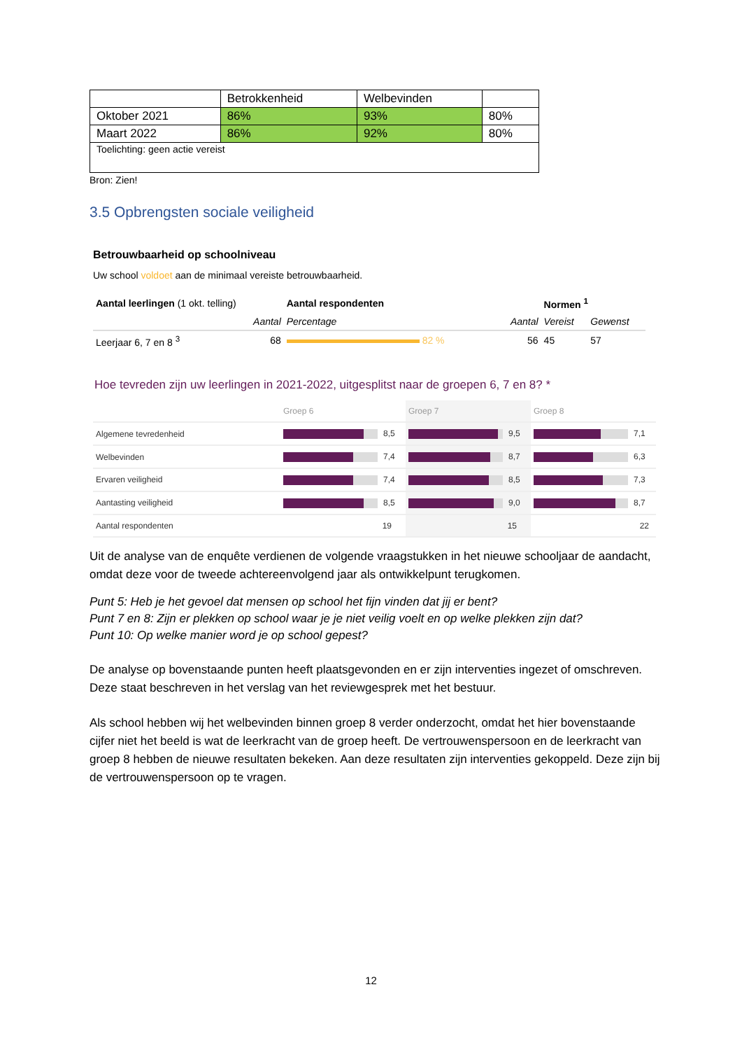| | Betrokkenheid | Welbevinden | |
| Oktober 2021 | 86% | 93% | 80% |
| Maart 2022 | 86% | 92% | 80% |
| Toelichting: geen actie vereist | | | |
Bron: Zien!
3.5 Opbrengsten sociale veiligheid
Betrouwbaarheid op schoolniveau
Uw school voldoet aan de minimaal vereiste betrouwbaarheid.
| Aantal leerlingen (1 okt. telling) | | Aantal respondenten | | Normen <sup>1</sup> | |
| | Aantal | Percentage | Aantal | Vereist | Gewenst |
| Leerjaar 6, 7 en 8 <sup>3</sup> | 68 | 82 % | 56 | 45 | 57 |
Hoe tevreden zijn uw leerlingen in 2021-2022, uitgesplitst naar de groepen 6, 7 en 8? *
| | Groep 6 | Groep 7 | Groep 8 |
| Algemene tevredenheid | 8,5 | 9,5 | 7,1 |
| Welbevinden | 7,4 | 8,7 | 6,3 |
| Ervaren veiligheid | 7,4 | 8,5 | 7,3 |
| Aantasting veiligheid | 8,5 | 9,0 | 8,7 |
| Aantal respondenten | 19 | 15 | 22 |
Uit de analyse van de enquête verdienen de volgende vraagstukken in het nieuwe schooljaar de aandacht, omdat deze voor de tweede achtereenvolgend jaar als ontwikkelpunt terugkomen.
Punt 5: Heb je het gevoel dat mensen op school het fijn vinden dat jij er bent?
Punt 7 en 8: Zijn er plekken op school waar je je niet veilig voelt en op welke plekken zijn dat?
Punt 10: Op welke manier word je op school gepest?
De analyse op bovenstaande punten heeft plaatsgevonden en er zijn interventies ingezet of omschreven. Deze staat beschreven in het verslag van het reviewgesprek met het bestuur.
Als school hebben wij het welbevinden binnen groep 8 verder onderzocht, omdat het hier bovenstaande cijfer niet het beeld is wat de leerkracht van de groep heeft. De vertrouwenspersoon en de leerkracht van groep 8 hebben de nieuwe resultaten bekeken. Aan deze resultaten zijn interventies gekoppeld. Deze zijn bij de vertrouwenspersoon op te vragen.
12